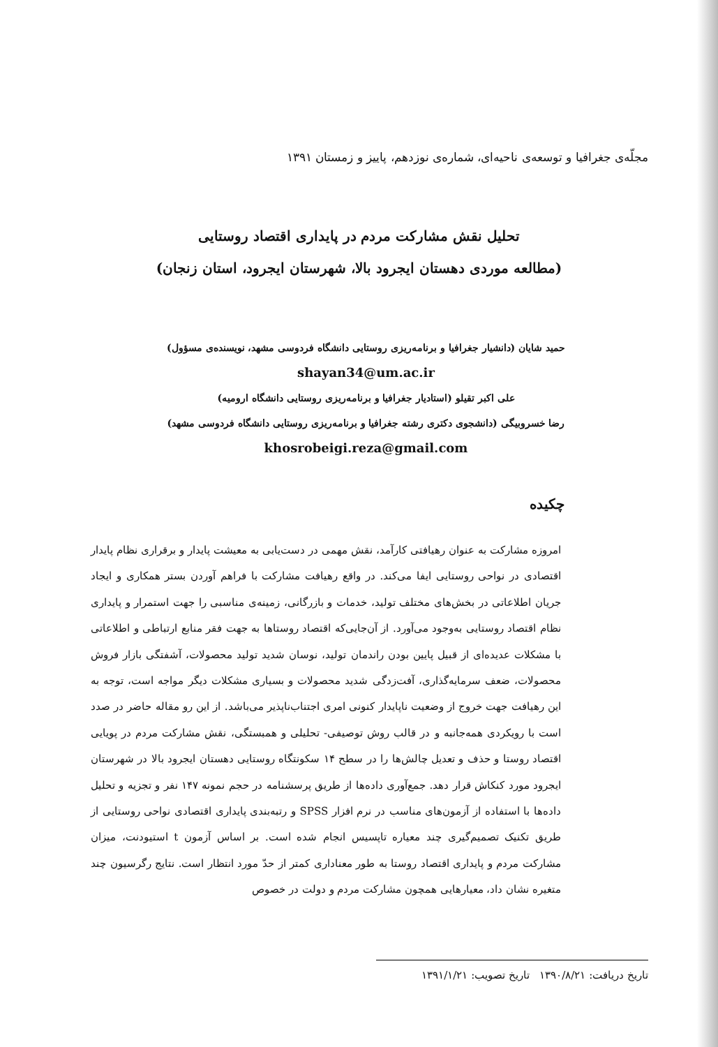مجلّه‌ی جغرافیا و توسعه‌ی ناحیه‌ای، شماره‌ی نوزدهم، پاییز و زمستان ۱۳۹۱
تحلیل نقش مشارکت مردم در پایداری اقتصاد روستایی
(مطالعه موردی دهستان ایجرود بالا، شهرستان ایجرود، استان زنجان)
حمید شایان (دانشیار جغرافیا و برنامه‌ریزی روستایی دانشگاه فردوسی مشهد، نویسنده‌ی مسؤول)
shayan34@um.ac.ir
علی اکبر تقیلو (استادیار جغرافیا و برنامه‌ریزی روستایی دانشگاه ارومیه)
رضا خسروبیگی (دانشجوی دکتری رشته جغرافیا و برنامه‌ریزی روستایی دانشگاه فردوسی مشهد)
khosrobeigi.reza@gmail.com
چکیده
امروزه مشارکت به عنوان رهیافتی کارآمد، نقش مهمی در دست‌یابی به معیشت پایدار و برقراری نظام پایدار اقتصادی در نواحی روستایی ایفا می‌کند. در واقع رهیافت مشارکت با فراهم آوردن بستر همکاری و ایجاد جریان اطلاعاتی در بخش‌های مختلف تولید، خدمات و بازرگانی، زمینه‌ی مناسبی را جهت استمرار و پایداری نظام اقتصاد روستایی به‌وجود می‌آورد. از آن‌جایی‌که اقتصاد روستاها به جهت فقر منابع ارتباطی و اطلاعاتی با مشکلات عدیده‌ای از قبیل پایین بودن راندمان تولید، نوسان شدید تولید محصولات، آشفتگی بازار فروش محصولات، ضعف سرمایه‌گذاری، آفت‌زدگی شدید محصولات و بسیاری مشکلات دیگر مواجه است، توجه به این رهیافت جهت خروج از وضعیت ناپایدار کنونی امری اجتناب‌ناپذیر می‌باشد. از این رو مقاله حاضر در صدد است با رویکردی همه‌جانبه و در قالب روش توصیفی- تحلیلی و همبستگی، نقش مشارکت مردم در پویایی اقتصاد روستا و حذف و تعدیل چالش‌ها را در سطح ۱۴ سکونتگاه روستایی دهستان ایجرود بالا در شهرستان ایجرود مورد کنکاش قرار دهد. جمع‌آوری داده‌ها از طریق پرسشنامه در حجم نمونه ۱۴۷ نفر و تجزیه و تحلیل داده‌ها با استفاده از آزمون‌های مناسب در نرم افزار SPSS و رتبه‌بندی پایداری اقتصادی نواحی روستایی از طریق تکنیک تصمیم‌گیری چند معیاره تاپسیس انجام شده است. بر اساس آزمون t استیودنت، میزان مشارکت مردم و پایداری اقتصاد روستا به طور معناداری کمتر از حدّ مورد انتظار است. نتایج رگرسیون چند متغیره نشان داد، معیارهایی همچون مشارکت مردم و دولت در خصوص
تاریخ دریافت: ۱۳۹۰/۸/۲۱ تاریخ تصویب: ۱۳۹۱/۱/۲۱